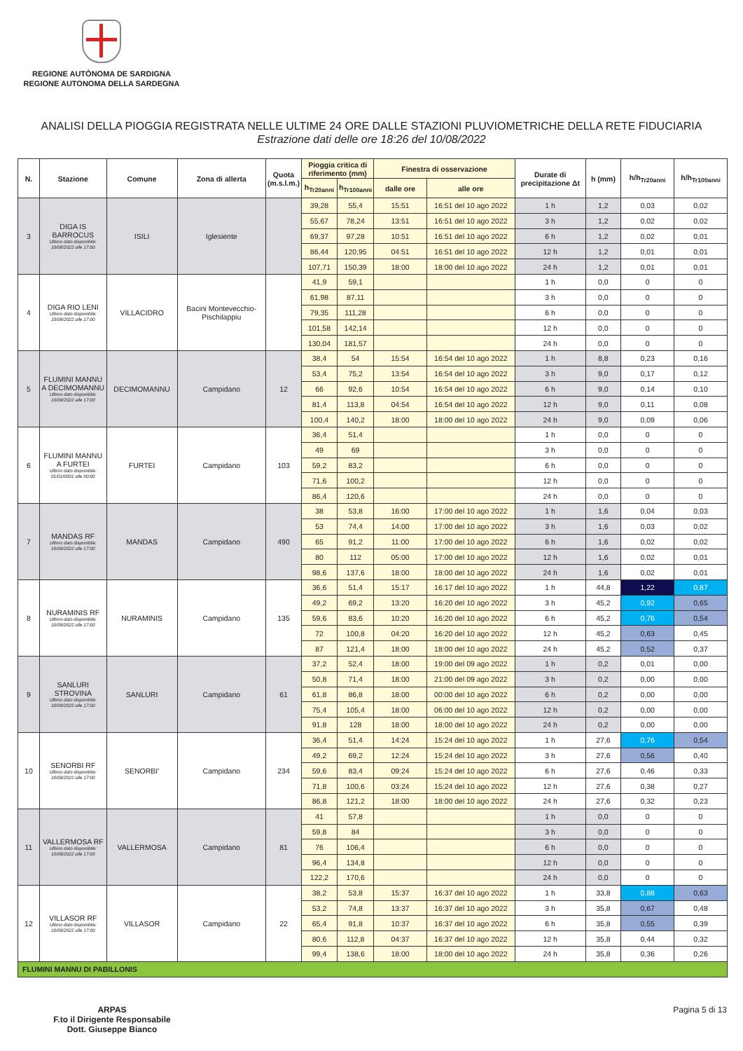REGIONE AUTÒNOMA DE SARDIGNA
REGIONE AUTONOMA DELLA SARDEGNA
ANALISI DELLA PIOGGIA REGISTRATA NELLE ULTIME 24 ORE DALLE STAZIONI PLUVIOMETRICHE DELLA RETE FIDUCIARIA
Estrazione dati delle ore 18:26 del 10/08/2022
| N. | Stazione | Comune | Zona di allerta | Quota (m.s.l.m.) | Pioggia critica di riferimento (mm) | | Finestra di osservazione | | Durate di precipitazione Δt | h (mm) | h/h<sub>Tr20anni</sub> | h/h<sub>Tr100anni</sub> |
| --- | --- | --- | --- | --- | --- | --- | --- | --- | --- | --- | --- | --- |
| | | | | | h<sub>Tr20anni</sub> | h<sub>Tr100anni</sub> | dalle ore | alle ore | | | | |
| 3 | DIGA IS BARROCUS Ultimo dato disponibile: 10/08/2022 alle 17:00 | ISILI | Iglesiente | | 39,28 | 55,4 | 15:51 | 16:51 del 10 ago 2022 | 1 h | 1,2 | 0,03 | 0,02 |
| | | | | | 55,67 | 78,24 | 13:51 | 16:51 del 10 ago 2022 | 3 h | 1,2 | 0,02 | 0,02 |
| | | | | | 69,37 | 97,28 | 10:51 | 16:51 del 10 ago 2022 | 6 h | 1,2 | 0,02 | 0,01 |
| | | | | | 86,44 | 120,95 | 04:51 | 16:51 del 10 ago 2022 | 12 h | 1,2 | 0,01 | 0,01 |
| | | | | | 107,71 | 150,39 | 18:00 | 18:00 del 10 ago 2022 | 24 h | 1,2 | 0,01 | 0,01 |
| 4 | DIGA RIO LENI Ultimo dato disponibile: 10/08/2022 alle 17:00 | VILLACIDRO | Bacini Montevecchio-Pischilappiu | | 41,9 | 59,1 | | | 1 h | 0,0 | 0 | 0 |
| | | | | | 61,98 | 87,11 | | | 3 h | 0,0 | 0 | 0 |
| | | | | | 79,35 | 111,28 | | | 6 h | 0,0 | 0 | 0 |
| | | | | | 101,58 | 142,14 | | | 12 h | 0,0 | 0 | 0 |
| | | | | | 130,04 | 181,57 | | | 24 h | 0,0 | 0 | 0 |
| 5 | FLUMINI MANNU A DECIMOMANNU Ultimo dato disponibile: 10/08/2022 alle 17:00 | DECIMOMANNU | Campidano | 12 | 38,4 | 54 | 15:54 | 16:54 del 10 ago 2022 | 1 h | 8,8 | 0,23 | 0,16 |
| | | | | | 53,4 | 75,2 | 13:54 | 16:54 del 10 ago 2022 | 3 h | 9,0 | 0,17 | 0,12 |
| | | | | | 66 | 92,6 | 10:54 | 16:54 del 10 ago 2022 | 6 h | 9,0 | 0,14 | 0,10 |
| | | | | | 81,4 | 113,8 | 04:54 | 16:54 del 10 ago 2022 | 12 h | 9,0 | 0,11 | 0,08 |
| | | | | | 100,4 | 140,2 | 18:00 | 18:00 del 10 ago 2022 | 24 h | 9,0 | 0,09 | 0,06 |
| 6 | FLUMINI MANNU A FURTEI Ultimo dato disponibile: 01/01/0001 alle 00:00 | FURTEI | Campidano | 103 | 36,4 | 51,4 | | | 1 h | 0,0 | 0 | 0 |
| | | | | | 49 | 69 | | | 3 h | 0,0 | 0 | 0 |
| | | | | | 59,2 | 83,2 | | | 6 h | 0,0 | 0 | 0 |
| | | | | | 71,6 | 100,2 | | | 12 h | 0,0 | 0 | 0 |
| | | | | | 86,4 | 120,6 | | | 24 h | 0,0 | 0 | 0 |
| 7 | MANDAS RF Ultimo dato disponibile: 10/08/2022 alle 17:00 | MANDAS | Campidano | 490 | 38 | 53,8 | 16:00 | 17:00 del 10 ago 2022 | 1 h | 1,6 | 0,04 | 0,03 |
| | | | | | 53 | 74,4 | 14:00 | 17:00 del 10 ago 2022 | 3 h | 1,6 | 0,03 | 0,02 |
| | | | | | 65 | 91,2 | 11:00 | 17:00 del 10 ago 2022 | 6 h | 1,6 | 0,02 | 0,02 |
| | | | | | 80 | 112 | 05:00 | 17:00 del 10 ago 2022 | 12 h | 1,6 | 0,02 | 0,01 |
| | | | | | 98,6 | 137,6 | 18:00 | 18:00 del 10 ago 2022 | 24 h | 1,6 | 0,02 | 0,01 |
| 8 | NURAMINIS RF Ultimo dato disponibile: 10/08/2022 alle 17:00 | NURAMINIS | Campidano | 135 | 36,6 | 51,4 | 15:17 | 16:17 del 10 ago 2022 | 1 h | 44,8 | 1,22 | 0,87 |
| | | | | | 49,2 | 69,2 | 13:20 | 16:20 del 10 ago 2022 | 3 h | 45,2 | 0,92 | 0,65 |
| | | | | | 59,6 | 83,6 | 10:20 | 16:20 del 10 ago 2022 | 6 h | 45,2 | 0,76 | 0,54 |
| | | | | | 72 | 100,8 | 04:20 | 16:20 del 10 ago 2022 | 12 h | 45,2 | 0,63 | 0,45 |
| | | | | | 87 | 121,4 | 18:00 | 18:00 del 10 ago 2022 | 24 h | 45,2 | 0,52 | 0,37 |
| 9 | SANLURI STROVINA Ultimo dato disponibile: 10/08/2022 alle 17:00 | SANLURI | Campidano | 61 | 37,2 | 52,4 | 18:00 | 19:00 del 09 ago 2022 | 1 h | 0,2 | 0,01 | 0,00 |
| | | | | | 50,8 | 71,4 | 18:00 | 21:00 del 09 ago 2022 | 3 h | 0,2 | 0,00 | 0,00 |
| | | | | | 61,8 | 86,8 | 18:00 | 00:00 del 10 ago 2022 | 6 h | 0,2 | 0,00 | 0,00 |
| | | | | | 75,4 | 105,4 | 18:00 | 06:00 del 10 ago 2022 | 12 h | 0,2 | 0,00 | 0,00 |
| | | | | | 91,8 | 128 | 18:00 | 18:00 del 10 ago 2022 | 24 h | 0,2 | 0,00 | 0,00 |
| 10 | SENORBI RF Ultimo dato disponibile: 10/08/2022 alle 17:00 | SENORBI' | Campidano | 234 | 36,4 | 51,4 | 14:24 | 15:24 del 10 ago 2022 | 1 h | 27,6 | 0,76 | 0,54 |
| | | | | | 49,2 | 69,2 | 12:24 | 15:24 del 10 ago 2022 | 3 h | 27,6 | 0,56 | 0,40 |
| | | | | | 59,6 | 83,4 | 09:24 | 15:24 del 10 ago 2022 | 6 h | 27,6 | 0,46 | 0,33 |
| | | | | | 71,8 | 100,6 | 03:24 | 15:24 del 10 ago 2022 | 12 h | 27,6 | 0,38 | 0,27 |
| | | | | | 86,8 | 121,2 | 18:00 | 18:00 del 10 ago 2022 | 24 h | 27,6 | 0,32 | 0,23 |
| 11 | VALLERMOSA RF Ultimo dato disponibile: 10/08/2022 alle 17:00 | VALLERMOSA | Campidano | 81 | 41 | 57,8 | | | 1 h | 0,0 | 0 | 0 |
| | | | | | 59,8 | 84 | | | 3 h | 0,0 | 0 | 0 |
| | | | | | 76 | 106,4 | | | 6 h | 0,0 | 0 | 0 |
| | | | | | 96,4 | 134,8 | | | 12 h | 0,0 | 0 | 0 |
| | | | | | 122,2 | 170,6 | | | 24 h | 0,0 | 0 | 0 |
| 12 | VILLASOR RF Ultimo dato disponibile: 10/08/2022 alle 17:00 | VILLASOR | Campidano | 22 | 38,2 | 53,8 | 15:37 | 16:37 del 10 ago 2022 | 1 h | 33,8 | 0,88 | 0,63 |
| | | | | | 53,2 | 74,8 | 13:37 | 16:37 del 10 ago 2022 | 3 h | 35,8 | 0,67 | 0,48 |
| | | | | | 65,4 | 91,8 | 10:37 | 16:37 del 10 ago 2022 | 6 h | 35,8 | 0,55 | 0,39 |
| | | | | | 80,6 | 112,8 | 04:37 | 16:37 del 10 ago 2022 | 12 h | 35,8 | 0,44 | 0,32 |
| | | | | | 99,4 | 138,6 | 18:00 | 18:00 del 10 ago 2022 | 24 h | 35,8 | 0,36 | 0,26 |
| FLUMINI MANNU DI PABILLONIS | | | | | | | | | | | | |
ARPAS
F.to il Dirigente Responsabile
Dott. Giuseppe Bianco
Pagina 5 di 13